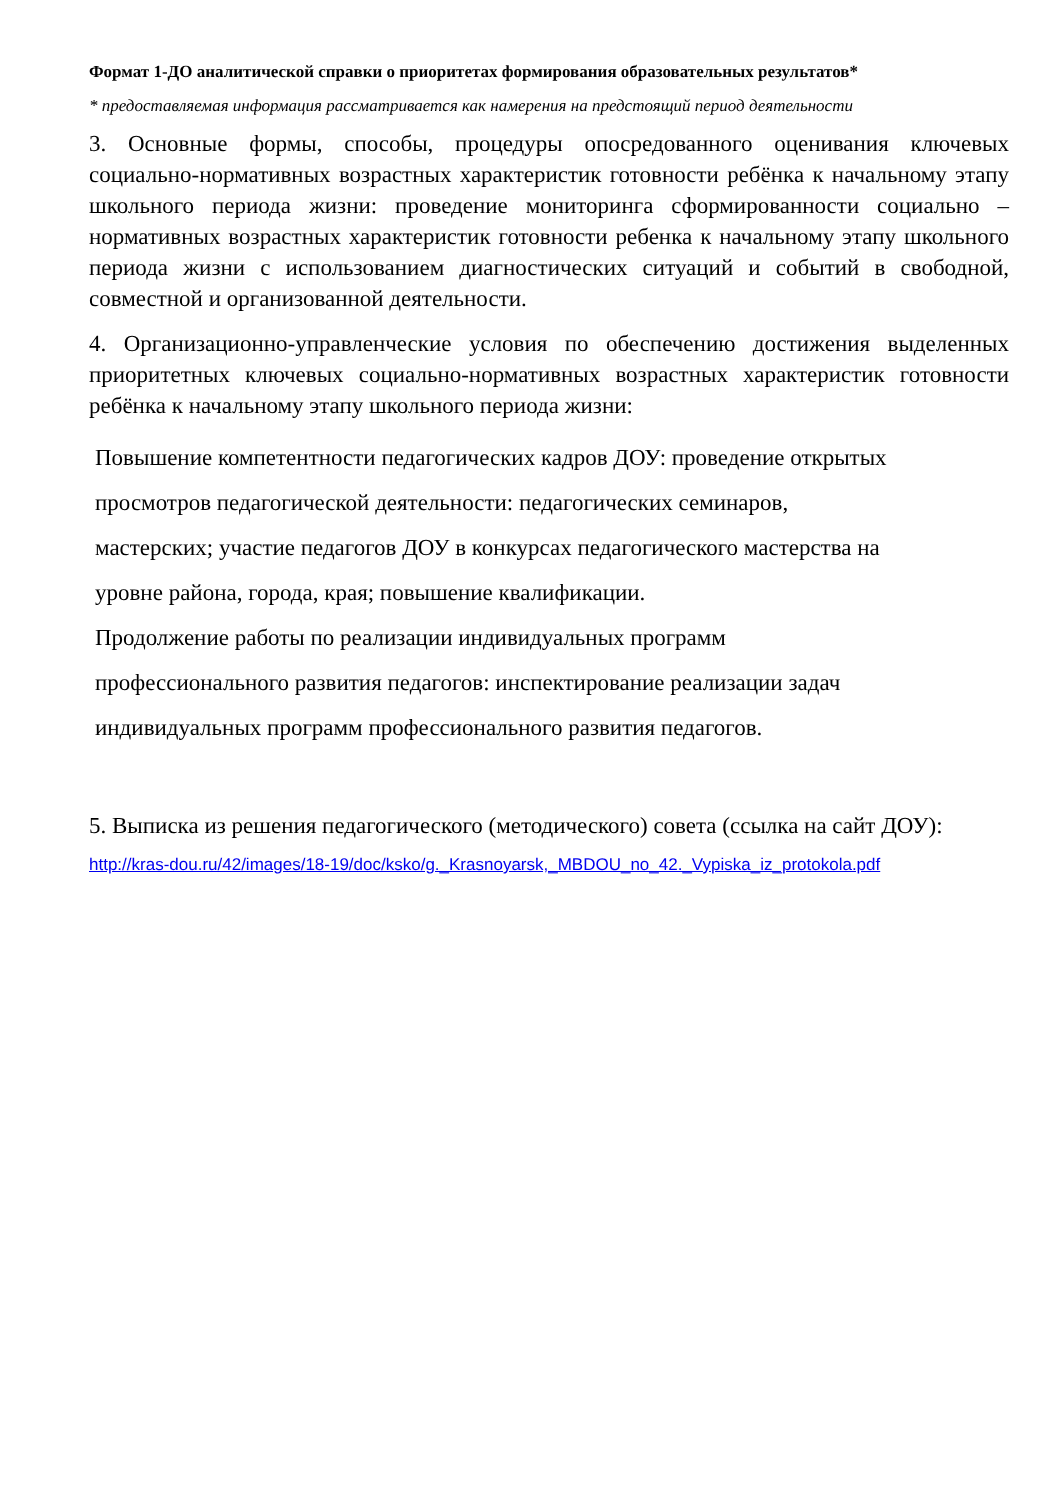Формат 1-ДО аналитической справки о приоритетах формирования образовательных результатов*
* предоставляемая информация рассматривается как намерения на предстоящий период деятельности
3. Основные формы, способы, процедуры опосредованного оценивания ключевых социально-нормативных возрастных характеристик готовности ребёнка к начальному этапу школьного периода жизни: проведение мониторинга сформированности социально – нормативных возрастных характеристик готовности ребенка к начальному этапу школьного периода жизни с использованием диагностических ситуаций и событий в свободной, совместной и организованной деятельности.
4. Организационно-управленческие условия по обеспечению достижения выделенных приоритетных ключевых социально-нормативных возрастных характеристик готовности ребёнка к начальному этапу школьного периода жизни:
Повышение компетентности педагогических кадров ДОУ: проведение открытых
просмотров педагогической деятельности: педагогических семинаров,
мастерских; участие педагогов ДОУ в конкурсах педагогического мастерства на
уровне района, города, края; повышение квалификации.
Продолжение работы по реализации индивидуальных программ
профессионального развития педагогов: инспектирование реализации задач
индивидуальных программ профессионального развития педагогов.
5. Выписка из решения педагогического (методического) совета (ссылка на сайт ДОУ):
http://kras-dou.ru/42/images/18-19/doc/ksko/g._Krasnoyarsk,_MBDOU_no_42._Vypiska_iz_protokola.pdf